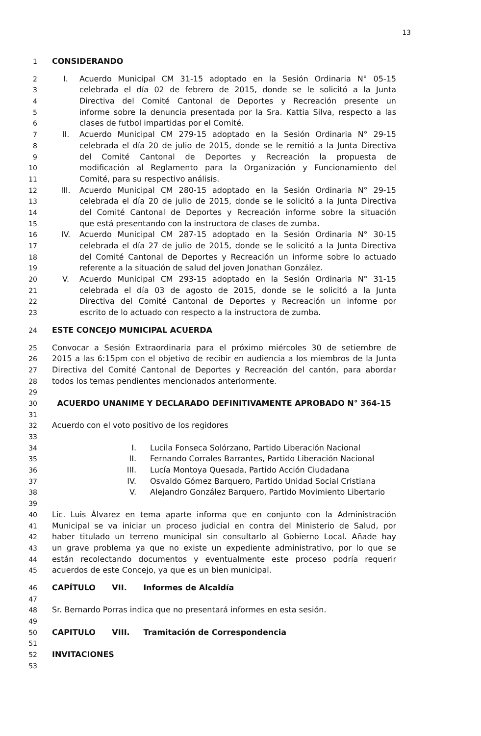13
1 CONSIDERANDO
2 I. Acuerdo Municipal CM 31-15 adoptado en la Sesión Ordinaria N° 05-15
3 celebrada el día 02 de febrero de 2015, donde se le solicitó a la Junta
4 Directiva del Comité Cantonal de Deportes y Recreación presente un
5 informe sobre la denuncia presentada por la Sra. Kattia Silva, respecto a las
6 clases de futbol impartidas por el Comité.
7 II. Acuerdo Municipal CM 279-15 adoptado en la Sesión Ordinaria N° 29-15
8 celebrada el día 20 de julio de 2015, donde se le remitió a la Junta Directiva
9 del Comité Cantonal de Deportes y Recreación la propuesta de
10 modificación al Reglamento para la Organización y Funcionamiento del
11 Comité, para su respectivo análisis.
12 III. Acuerdo Municipal CM 280-15 adoptado en la Sesión Ordinaria N° 29-15
13 celebrada el día 20 de julio de 2015, donde se le solicitó a la Junta Directiva
14 del Comité Cantonal de Deportes y Recreación informe sobre la situación
15 que está presentando con la instructora de clases de zumba.
16 IV. Acuerdo Municipal CM 287-15 adoptado en la Sesión Ordinaria N° 30-15
17 celebrada el día 27 de julio de 2015, donde se le solicitó a la Junta Directiva
18 del Comité Cantonal de Deportes y Recreación un informe sobre lo actuado
19 referente a la situación de salud del joven Jonathan González.
20 V. Acuerdo Municipal CM 293-15 adoptado en la Sesión Ordinaria N° 31-15
21 celebrada el día 03 de agosto de 2015, donde se le solicitó a la Junta
22 Directiva del Comité Cantonal de Deportes y Recreación un informe por
23 escrito de lo actuado con respecto a la instructora de zumba.
24 ESTE CONCEJO MUNICIPAL ACUERDA
25 Convocar a Sesión Extraordinaria para el próximo miércoles 30 de setiembre de
26 2015 a las 6:15pm con el objetivo de recibir en audiencia a los miembros de la Junta
27 Directiva del Comité Cantonal de Deportes y Recreación del cantón, para abordar
28 todos los temas pendientes mencionados anteriormente.
29
30 ACUERDO UNANIME Y DECLARADO DEFINITIVAMENTE APROBADO N° 364-15
31
32 Acuerdo con el voto positivo de los regidores
33
34 I. Lucila Fonseca Solórzano, Partido Liberación Nacional
35 II. Fernando Corrales Barrantes, Partido Liberación Nacional
36 III. Lucía Montoya Quesada, Partido Acción Ciudadana
37 IV. Osvaldo Gómez Barquero, Partido Unidad Social Cristiana
38 V. Alejandro González Barquero, Partido Movimiento Libertario
39
40 Lic. Luis Álvarez en tema aparte informa que en conjunto con la Administración
41 Municipal se va iniciar un proceso judicial en contra del Ministerio de Salud, por
42 haber titulado un terreno municipal sin consultarlo al Gobierno Local. Añade hay
43 un grave problema ya que no existe un expediente administrativo, por lo que se
44 están recolectando documentos y eventualmente este proceso podría requerir
45 acuerdos de este Concejo, ya que es un bien municipal.
46 CAPÍTULO VII. Informes de Alcaldía
47
48 Sr. Bernardo Porras indica que no presentará informes en esta sesión.
49
50 CAPITULO VIII. Tramitación de Correspondencia
51
52 INVITACIONES
53